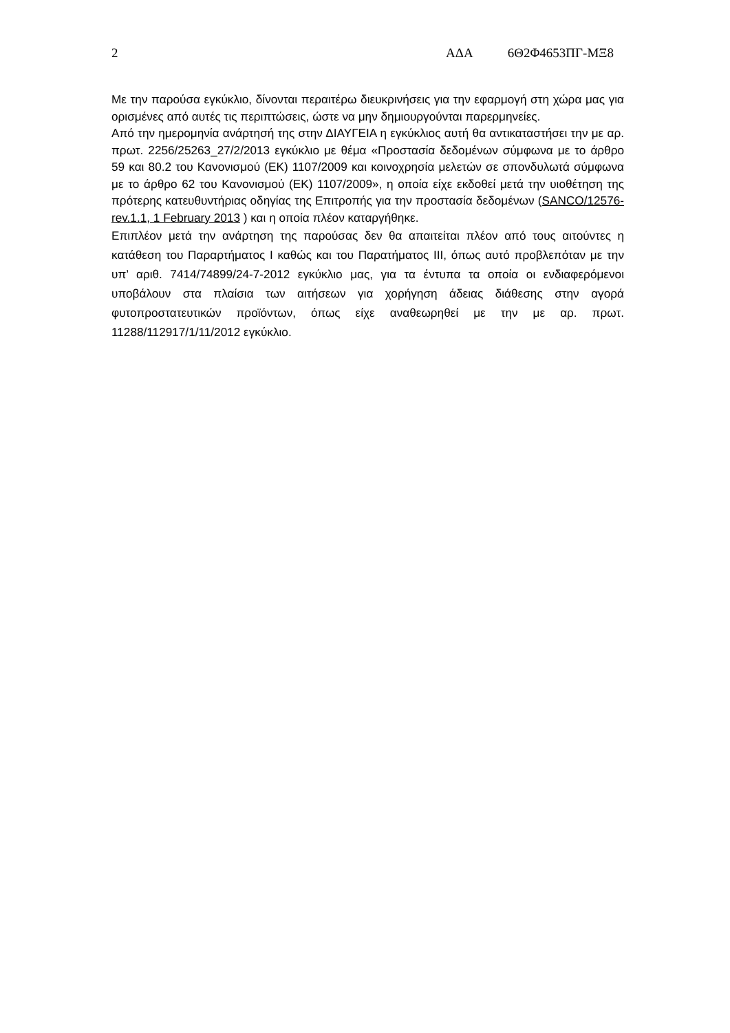2 ΑΔΑ 6Θ2Φ4653ΠΓ-ΜΞ8
Με την παρούσα εγκύκλιο, δίνονται περαιτέρω διευκρινήσεις για την εφαρμογή στη χώρα μας για ορισμένες από αυτές τις περιπτώσεις, ώστε να μην δημιουργούνται παρερμηνείες.
Από την ημερομηνία ανάρτησή της στην ΔΙΑΥΓΕΙΑ η εγκύκλιος αυτή θα αντικαταστήσει την με αρ. πρωτ. 2256/25263_27/2/2013 εγκύκλιο με θέμα «Προστασία δεδομένων σύμφωνα με το άρθρο 59 και 80.2 του Κανονισμού (ΕΚ) 1107/2009 και κοινοχρησία μελετών σε σπονδυλωτά σύμφωνα με το άρθρο 62 του Κανονισμού (ΕΚ) 1107/2009», η οποία είχε εκδοθεί μετά την υιοθέτηση της πρότερης κατευθυντήριας οδηγίας της Επιτροπής για την προστασία δεδομένων (SANCO/12576-rev.1.1, 1 February 2013 ) και η οποία πλέον καταργήθηκε.
Επιπλέον μετά την ανάρτηση της παρούσας δεν θα απαιτείται πλέον από τους αιτούντες η κατάθεση του Παραρτήματος Ι καθώς και του Παρατήματος ΙΙΙ, όπως αυτό προβλεπόταν με την υπ’ αριθ. 7414/74899/24-7-2012 εγκύκλιο μας, για τα έντυπα τα οποία οι ενδιαφερόμενοι υποβάλουν στα πλαίσια των αιτήσεων για χορήγηση άδειας διάθεσης στην αγορά φυτοπροστατευτικών προϊόντων, όπως είχε αναθεωρηθεί με την με αρ. πρωτ. 11288/112917/1/11/2012 εγκύκλιο.